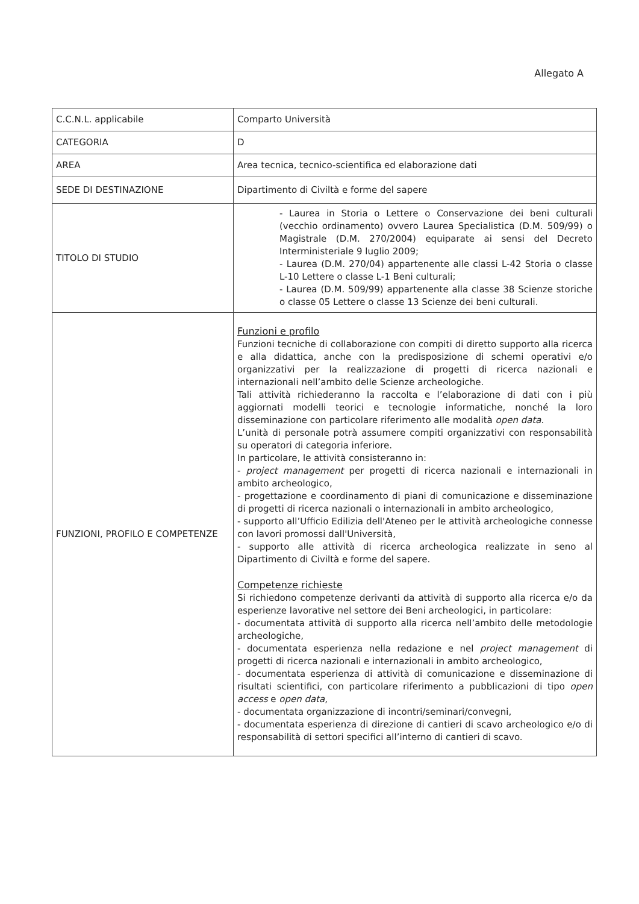Allegato A
| C.C.N.L. applicabile | Comparto Università |
| CATEGORIA | D |
| AREA | Area tecnica, tecnico-scientifica ed elaborazione dati |
| SEDE DI DESTINAZIONE | Dipartimento di Civiltà e forme del sapere |
| TITOLO DI STUDIO | - Laurea in Storia o Lettere o Conservazione dei beni culturali (vecchio ordinamento) ovvero Laurea Specialistica (D.M. 509/99) o Magistrale (D.M. 270/2004) equiparate ai sensi del Decreto Interministeriale 9 luglio 2009; - Laurea (D.M. 270/04) appartenente alle classi L-42 Storia o classe L-10 Lettere o classe L-1 Beni culturali; - Laurea (D.M. 509/99) appartenente alla classe 38 Scienze storiche o classe 05 Lettere o classe 13 Scienze dei beni culturali. |
| FUNZIONI, PROFILO E COMPETENZE | Funzioni e profilo Funzioni tecniche di collaborazione con compiti di diretto supporto alla ricerca e alla didattica, anche con la predisposizione di schemi operativi e/o organizzativi per la realizzazione di progetti di ricerca nazionali e internazionali nell’ambito delle Scienze archeologiche. Tali attività richiederanno la raccolta e l’elaborazione di dati con i più aggiornati modelli teorici e tecnologie informatiche, nonché la loro disseminazione con particolare riferimento alle modalità open data . L’unità di personale potrà assumere compiti organizzativi con responsabilità su operatori di categoria inferiore. In particolare, le attività consisteranno in: - project management per progetti di ricerca nazionali e internazionali in ambito archeologico, - progettazione e coordinamento di piani di comunicazione e disseminazione di progetti di ricerca nazionali o internazionali in ambito archeologico, - supporto all’Ufficio Edilizia dell'Ateneo per le attività archeologiche connesse con lavori promossi dall'Università, - supporto alle attività di ricerca archeologica realizzate in seno al Dipartimento di Civiltà e forme del sapere. Competenze richieste Si richiedono competenze derivanti da attività di supporto alla ricerca e/o da esperienze lavorative nel settore dei Beni archeologici, in particolare: - documentata attività di supporto alla ricerca nell’ambito delle metodologie archeologiche, - documentata esperienza nella redazione e nel project management di progetti di ricerca nazionali e internazionali in ambito archeologico, - documentata esperienza di attività di comunicazione e disseminazione di risultati scientifici, con particolare riferimento a pubblicazioni di tipo open access e open data , - documentata organizzazione di incontri/seminari/convegni, - documentata esperienza di direzione di cantieri di scavo archeologico e/o di responsabilità di settori specifici all’interno di cantieri di scavo. |